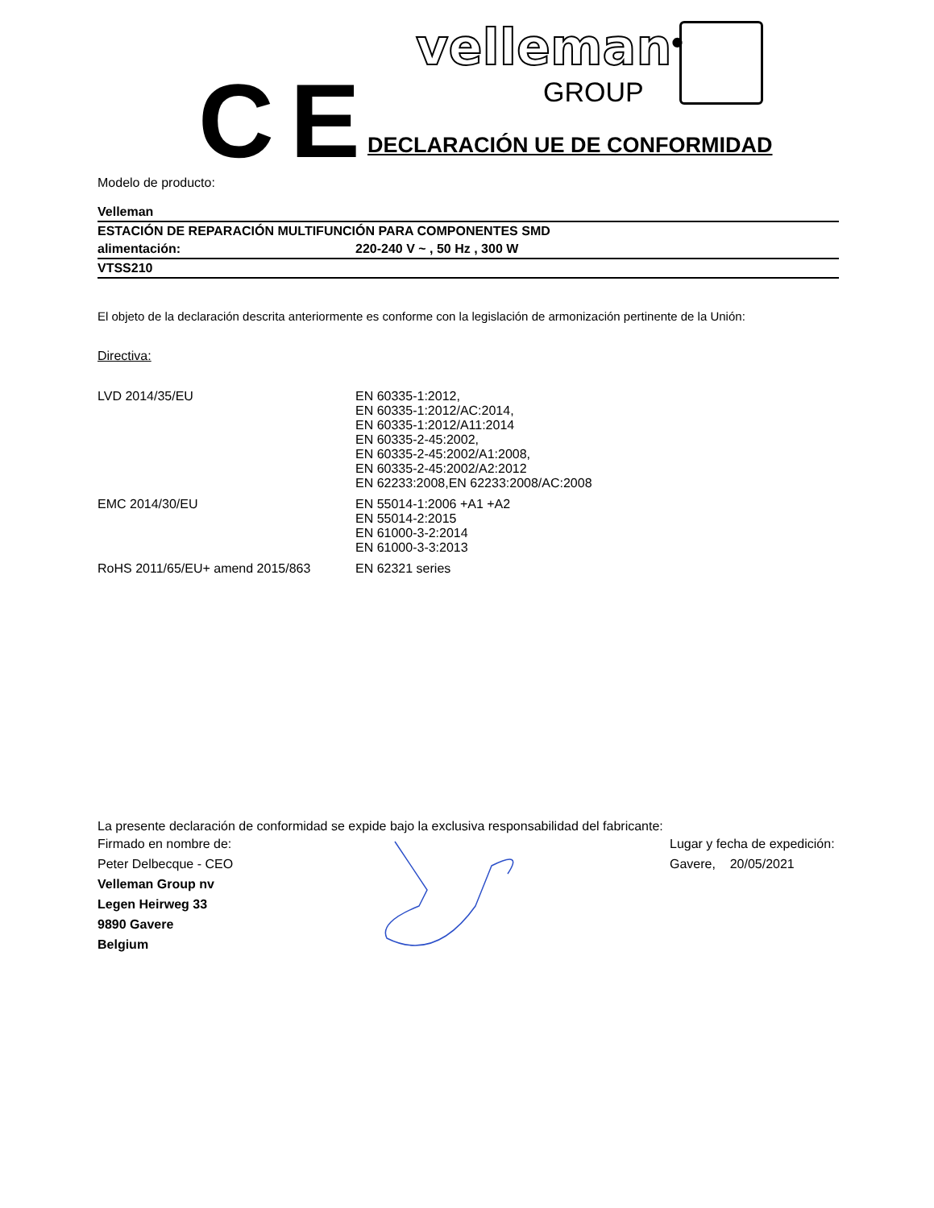CE
velleman<sup>®</sup>
GROUP
DECLARACIÓN UE DE CONFORMIDAD
Modelo de producto:
| Velleman | |
| ESTACIÓN DE REPARACIÓN MULTIFUNCIÓN PARA COMPONENTES SMD | |
| alimentación: | 220-240 V ~ , 50 Hz , 300 W |
| VTSS210 | |
El objeto de la declaración descrita anteriormente es conforme con la legislación de armonización pertinente de la Unión:
Directiva:
| LVD 2014/35/EU | EN 60335-1:2012, EN 60335-1:2012/AC:2014, EN 60335-1:2012/A11:2014 EN 60335-2-45:2002, EN 60335-2-45:2002/A1:2008, EN 60335-2-45:2002/A2:2012 EN 62233:2008,EN 62233:2008/AC:2008 |
| EMC 2014/30/EU | EN 55014-1:2006 +A1 +A2 EN 55014-2:2015 EN 61000-3-2:2014 EN 61000-3-3:2013 |
| RoHS 2011/65/EU+ amend 2015/863 | EN 62321 series |
La presente declaración de conformidad se expide bajo la exclusiva responsabilidad del fabricante:
Firmado en nombre de:
Peter Delbecque - CEO
Velleman Group nv
Legen Heirweg 33
9890 Gavere
Belgium
Lugar y fecha de expedición:
Gavere, 20/05/2021